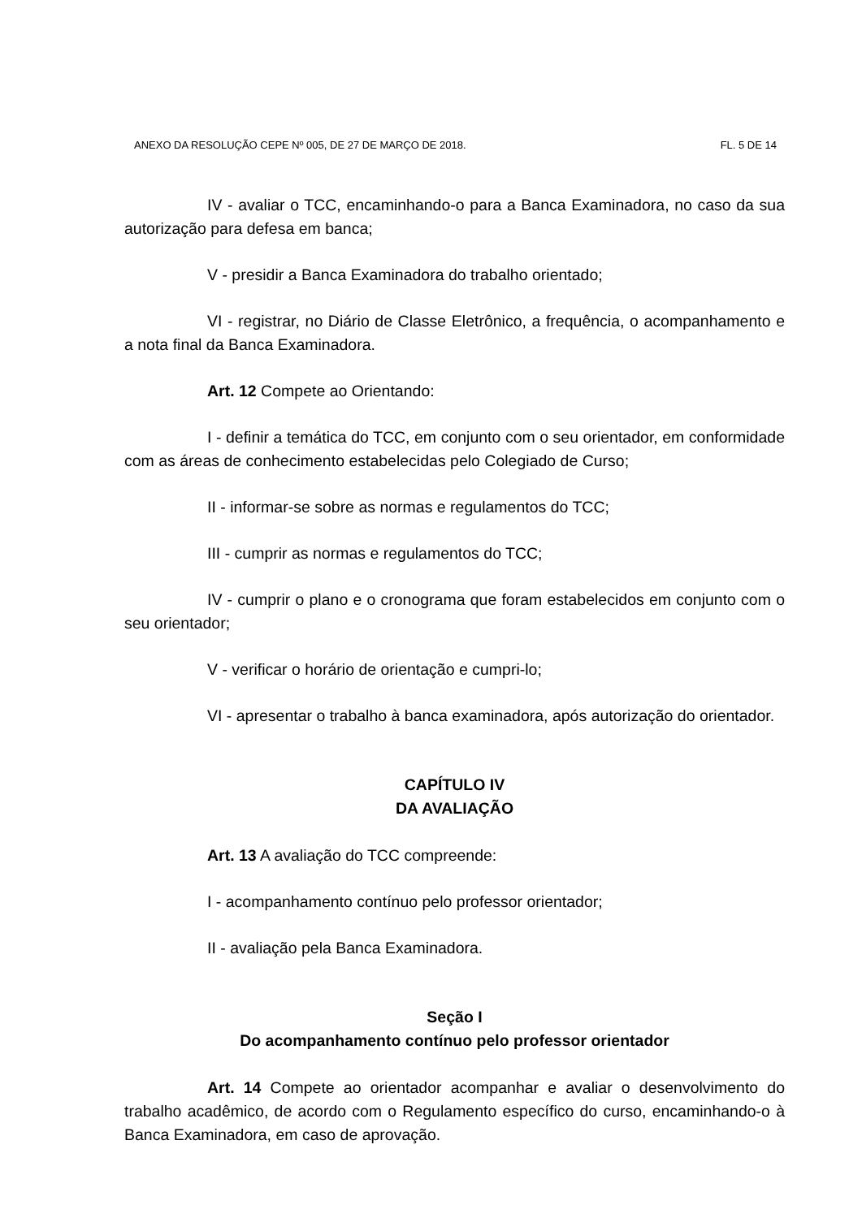ANEXO DA RESOLUÇÃO CEPE Nº 005, DE 27 DE MARÇO DE 2018. FL. 5 DE 14
IV - avaliar o TCC, encaminhando-o para a Banca Examinadora, no caso da sua autorização para defesa em banca;
V - presidir a Banca Examinadora do trabalho orientado;
VI - registrar, no Diário de Classe Eletrônico, a frequência, o acompanhamento e a nota final da Banca Examinadora.
Art. 12 Compete ao Orientando:
I - definir a temática do TCC, em conjunto com o seu orientador, em conformidade com as áreas de conhecimento estabelecidas pelo Colegiado de Curso;
II - informar-se sobre as normas e regulamentos do TCC;
III - cumprir as normas e regulamentos do TCC;
IV - cumprir o plano e o cronograma que foram estabelecidos em conjunto com o seu orientador;
V - verificar o horário de orientação e cumpri-lo;
VI - apresentar o trabalho à banca examinadora, após autorização do orientador.
CAPÍTULO IV
DA AVALIAÇÃO
Art. 13 A avaliação do TCC compreende:
I - acompanhamento contínuo pelo professor orientador;
II - avaliação pela Banca Examinadora.
Seção I
Do acompanhamento contínuo pelo professor orientador
Art. 14 Compete ao orientador acompanhar e avaliar o desenvolvimento do trabalho acadêmico, de acordo com o Regulamento específico do curso, encaminhando-o à Banca Examinadora, em caso de aprovação.